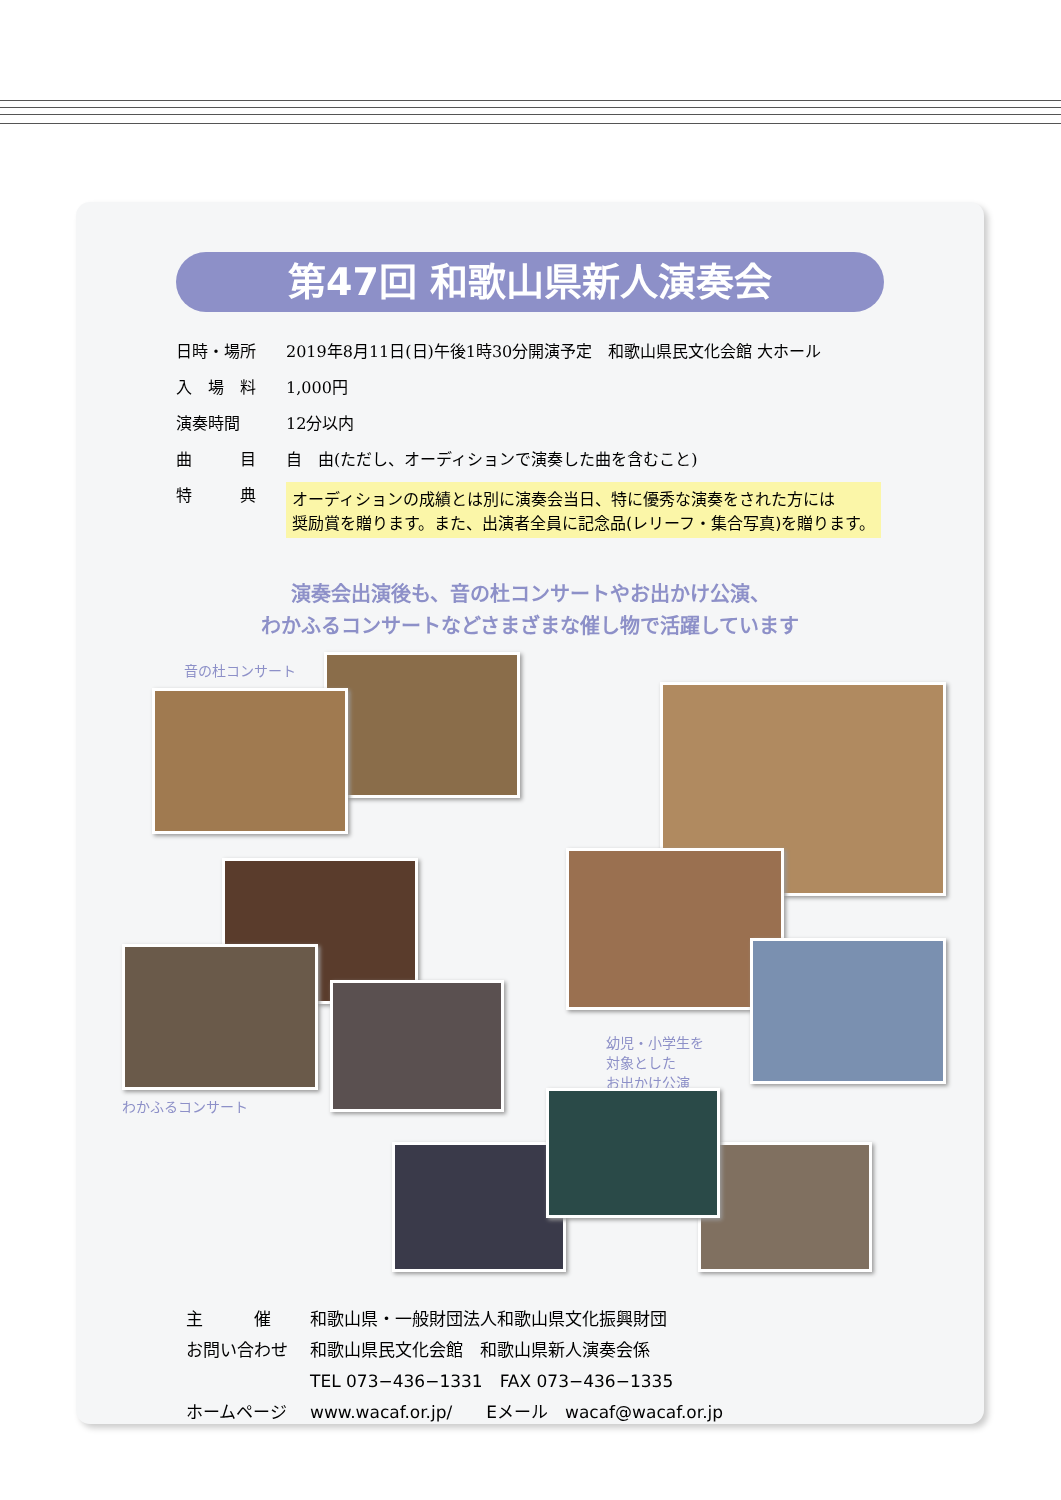第47回 和歌山県新人演奏会
| 日時・場所 | 2019年8月11日(日)午後1時30分開演予定 和歌山県民文化会館 大ホール |
| 入 場 料 | 1,000円 |
| 演奏時間 | 12分以内 |
| 曲 目 | 自 由(ただし、オーディションで演奏した曲を含むこと) |
| 特 典 | オーディションの成績とは別に演奏会当日、特に優秀な演奏をされた方には 奨励賞を贈ります。また、出演者全員に記念品(レリーフ・集合写真)を贈ります。 |
演奏会出演後も、音の杜コンサートやお出かけ公演、
わかふるコンサートなどさまざまな催し物で活躍しています
音の杜コンサート
幼児・小学生を
対象とした
お出かけ公演
わかふるコンサート
| 主 催 | 和歌山県・一般財団法人和歌山県文化振興財団 |
| お問い合わせ | 和歌山県民文化会館 和歌山県新人演奏会係 |
| | TEL 073−436−1331 FAX 073−436−1335 |
| ホームページ | www.wacaf.or.jp/ Eメール wacaf@wacaf.or.jp |